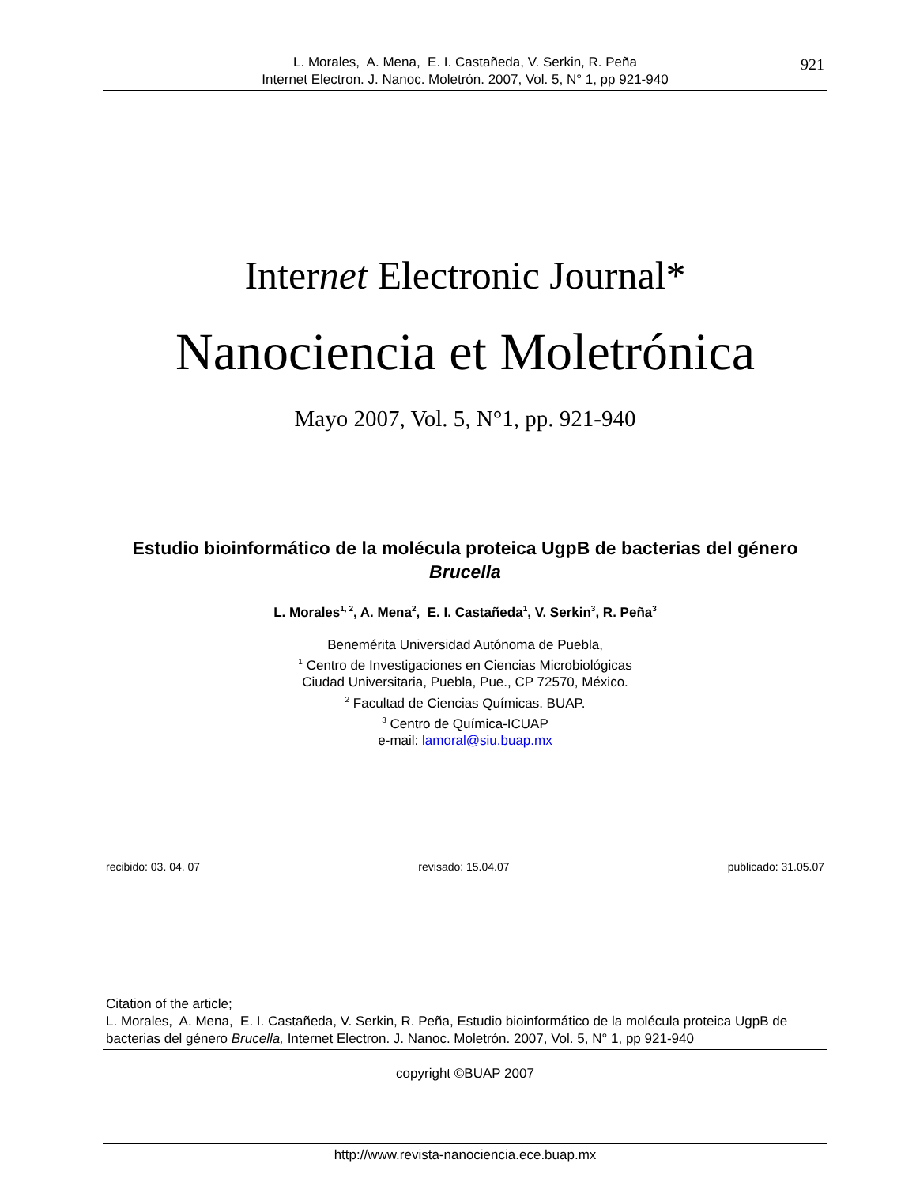921 L. Morales, A. Mena, E. I. Castañeda, V. Serkin, R. Peña
Internet Electron. J. Nanoc. Moletrón. 2007, Vol. 5, N° 1, pp 921-940
Internet Electronic Journal*
Nanociencia et Moletrónica
Mayo 2007, Vol. 5, N°1, pp. 921-940
Estudio bioinformático de la molécula proteica UgpB de bacterias del género Brucella
L. Morales<sup>1, 2</sup>, A. Mena<sup>2</sup>, E. I. Castañeda<sup>1</sup>, V. Serkin<sup>3</sup>, R. Peña<sup>3</sup>
Benemérita Universidad Autónoma de Puebla,
<sup>1</sup> Centro de Investigaciones en Ciencias Microbiológicas
Ciudad Universitaria, Puebla, Pue., CP 72570, México.
<sup>2</sup> Facultad de Ciencias Químicas. BUAP.
<sup>3</sup> Centro de Química-ICUAP
e-mail: lamoral@siu.buap.mx
recibido: 03. 04. 07 revisado: 15.04.07 publicado: 31.05.07
Citation of the article;
L. Morales, A. Mena, E. I. Castañeda, V. Serkin, R. Peña, Estudio bioinformático de la molécula proteica UgpB de bacterias del género Brucella, Internet Electron. J. Nanoc. Moletrón. 2007, Vol. 5, N° 1, pp 921-940
copyright ©BUAP 2007
http://www.revista-nanociencia.ece.buap.mx